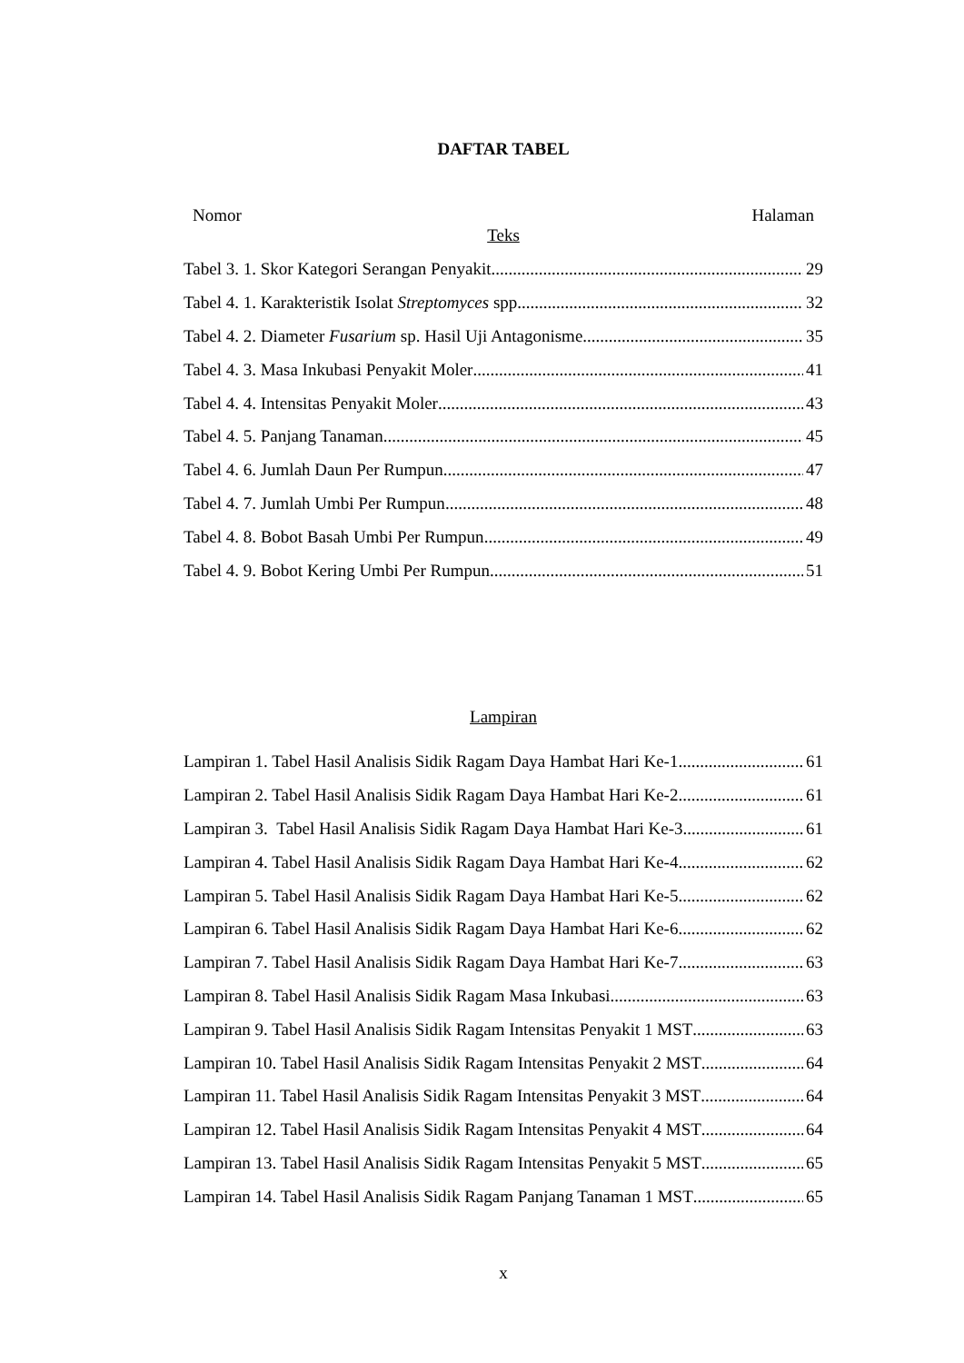DAFTAR TABEL
Nomor Halaman
Teks
Tabel 3. 1. Skor Kategori Serangan Penyakit 29
Tabel 4. 1. Karakteristik Isolat Streptomyces spp. 32
Tabel 4. 2. Diameter Fusarium sp. Hasil Uji Antagonisme 35
Tabel 4. 3. Masa Inkubasi Penyakit Moler 41
Tabel 4. 4. Intensitas Penyakit Moler 43
Tabel 4. 5. Panjang Tanaman 45
Tabel 4. 6. Jumlah Daun Per Rumpun 47
Tabel 4. 7. Jumlah Umbi Per Rumpun 48
Tabel 4. 8. Bobot Basah Umbi Per Rumpun 49
Tabel 4. 9. Bobot Kering Umbi Per Rumpun 51
Lampiran
Lampiran 1. Tabel Hasil Analisis Sidik Ragam Daya Hambat Hari Ke-1 61
Lampiran 2. Tabel Hasil Analisis Sidik Ragam Daya Hambat Hari Ke-2 61
Lampiran 3. Tabel Hasil Analisis Sidik Ragam Daya Hambat Hari Ke-3 61
Lampiran 4. Tabel Hasil Analisis Sidik Ragam Daya Hambat Hari Ke-4 62
Lampiran 5. Tabel Hasil Analisis Sidik Ragam Daya Hambat Hari Ke-5 62
Lampiran 6. Tabel Hasil Analisis Sidik Ragam Daya Hambat Hari Ke-6 62
Lampiran 7. Tabel Hasil Analisis Sidik Ragam Daya Hambat Hari Ke-7 63
Lampiran 8. Tabel Hasil Analisis Sidik Ragam Masa Inkubasi 63
Lampiran 9. Tabel Hasil Analisis Sidik Ragam Intensitas Penyakit 1 MST 63
Lampiran 10. Tabel Hasil Analisis Sidik Ragam Intensitas Penyakit 2 MST 64
Lampiran 11. Tabel Hasil Analisis Sidik Ragam Intensitas Penyakit 3 MST 64
Lampiran 12. Tabel Hasil Analisis Sidik Ragam Intensitas Penyakit 4 MST 64
Lampiran 13. Tabel Hasil Analisis Sidik Ragam Intensitas Penyakit 5 MST 65
Lampiran 14. Tabel Hasil Analisis Sidik Ragam Panjang Tanaman 1 MST 65
x